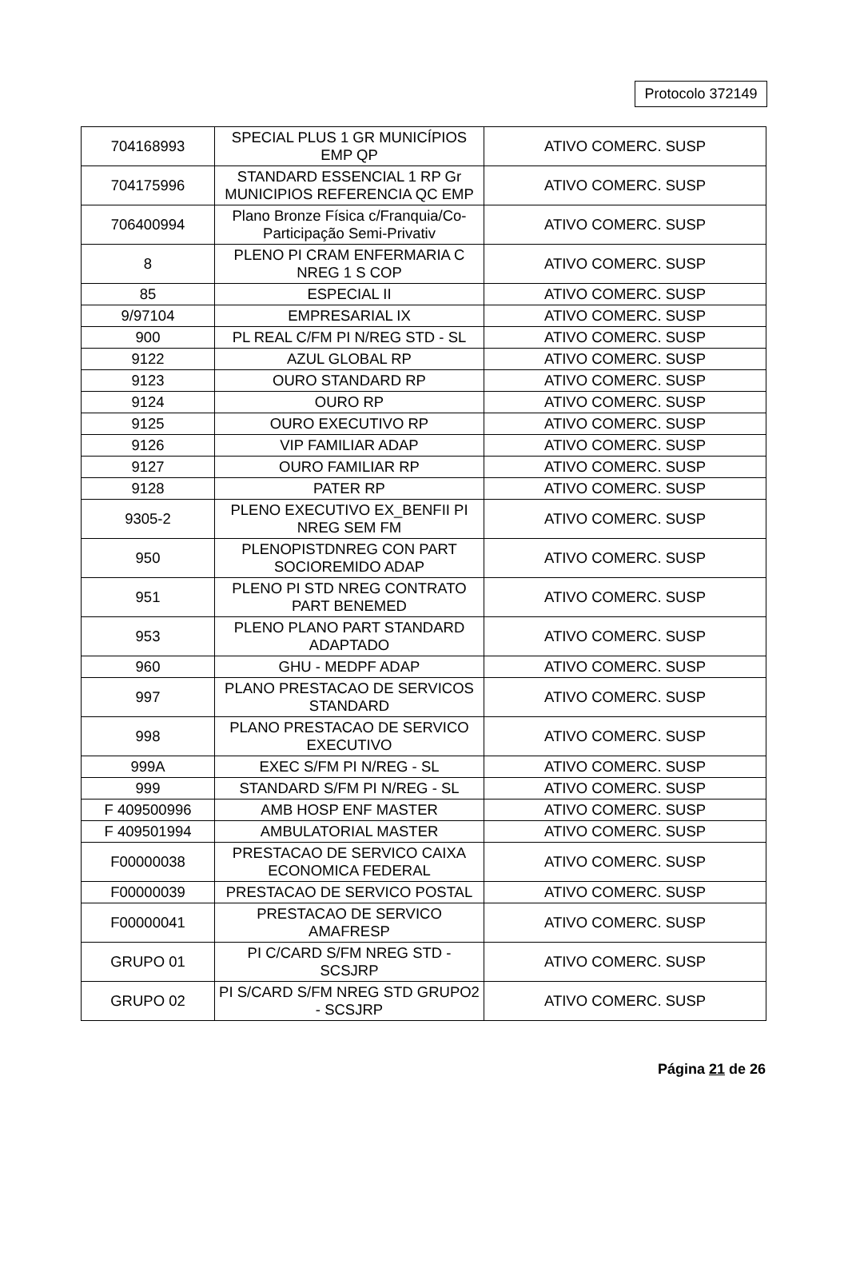Protocolo 372149
| 704168993 | SPECIAL PLUS 1 GR MUNICÍPIOS EMP QP | ATIVO COMERC. SUSP |
| 704175996 | STANDARD ESSENCIAL 1 RP Gr MUNICIPIOS REFERENCIA QC EMP | ATIVO COMERC. SUSP |
| 706400994 | Plano Bronze Física c/Franquia/Co-Participação Semi-Privativ | ATIVO COMERC. SUSP |
| 8 | PLENO PI CRAM ENFERMARIA C NREG 1 S COP | ATIVO COMERC. SUSP |
| 85 | ESPECIAL II | ATIVO COMERC. SUSP |
| 9/97104 | EMPRESARIAL IX | ATIVO COMERC. SUSP |
| 900 | PL REAL C/FM PI N/REG STD - SL | ATIVO COMERC. SUSP |
| 9122 | AZUL GLOBAL RP | ATIVO COMERC. SUSP |
| 9123 | OURO STANDARD RP | ATIVO COMERC. SUSP |
| 9124 | OURO RP | ATIVO COMERC. SUSP |
| 9125 | OURO EXECUTIVO RP | ATIVO COMERC. SUSP |
| 9126 | VIP FAMILIAR ADAP | ATIVO COMERC. SUSP |
| 9127 | OURO FAMILIAR RP | ATIVO COMERC. SUSP |
| 9128 | PATER RP | ATIVO COMERC. SUSP |
| 9305-2 | PLENO EXECUTIVO EX_BENFII PI NREG SEM FM | ATIVO COMERC. SUSP |
| 950 | PLENOPISTDNREG CON PART SOCIOREMIDO ADAP | ATIVO COMERC. SUSP |
| 951 | PLENO PI STD NREG CONTRATO PART BENEMED | ATIVO COMERC. SUSP |
| 953 | PLENO PLANO PART STANDARD ADAPTADO | ATIVO COMERC. SUSP |
| 960 | GHU - MEDPF ADAP | ATIVO COMERC. SUSP |
| 997 | PLANO PRESTACAO DE SERVICOS STANDARD | ATIVO COMERC. SUSP |
| 998 | PLANO PRESTACAO DE SERVICO EXECUTIVO | ATIVO COMERC. SUSP |
| 999A | EXEC S/FM PI N/REG - SL | ATIVO COMERC. SUSP |
| 999 | STANDARD S/FM PI N/REG - SL | ATIVO COMERC. SUSP |
| F 409500996 | AMB HOSP ENF MASTER | ATIVO COMERC. SUSP |
| F 409501994 | AMBULATORIAL MASTER | ATIVO COMERC. SUSP |
| F00000038 | PRESTACAO DE SERVICO CAIXA ECONOMICA FEDERAL | ATIVO COMERC. SUSP |
| F00000039 | PRESTACAO DE SERVICO POSTAL | ATIVO COMERC. SUSP |
| F00000041 | PRESTACAO DE SERVICO AMAFRESP | ATIVO COMERC. SUSP |
| GRUPO 01 | PI C/CARD S/FM NREG STD - SCSJRP | ATIVO COMERC. SUSP |
| GRUPO 02 | PI S/CARD S/FM NREG STD GRUPO2 - SCSJRP | ATIVO COMERC. SUSP |
Página 21 de 26